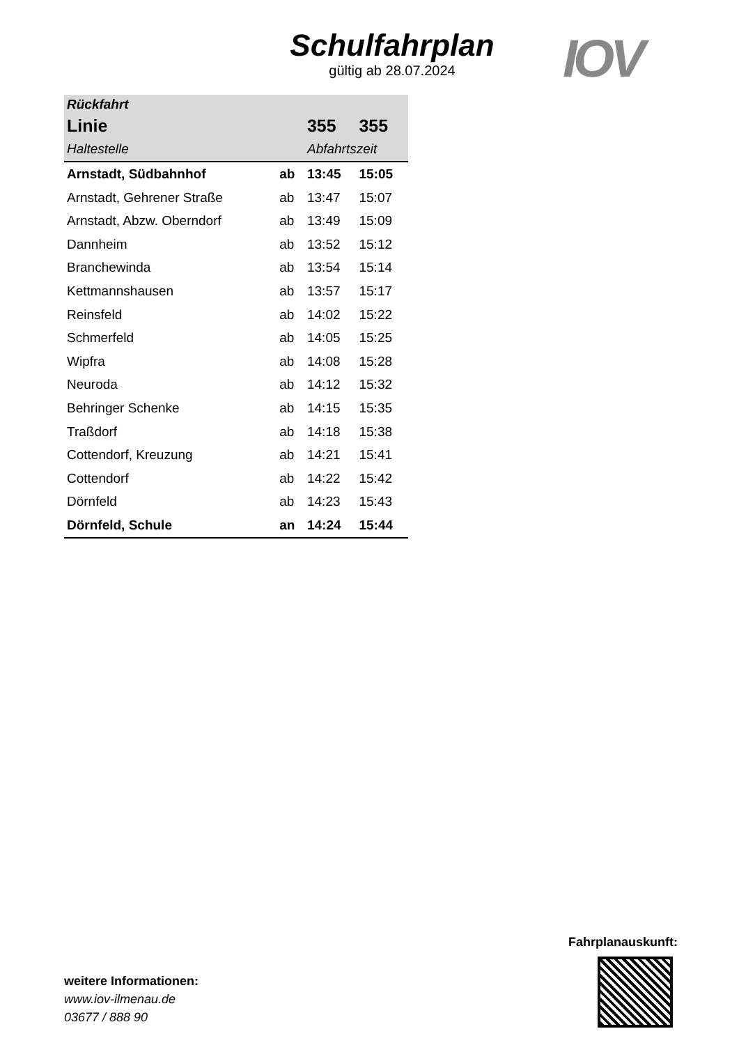Schulfahrplan
gültig ab 28.07.2024
IOV
| Rückfahrt | | | |
| --- | --- | --- | --- |
| Linie | | 355 | 355 |
| Haltestelle | | Abfahrtszeit | |
| Arnstadt, Südbahnhof | ab | 13:45 | 15:05 |
| Arnstadt, Gehrener Straße | ab | 13:47 | 15:07 |
| Arnstadt, Abzw. Oberndorf | ab | 13:49 | 15:09 |
| Dannheim | ab | 13:52 | 15:12 |
| Branchewinda | ab | 13:54 | 15:14 |
| Kettmannshausen | ab | 13:57 | 15:17 |
| Reinsfeld | ab | 14:02 | 15:22 |
| Schmerfeld | ab | 14:05 | 15:25 |
| Wipfra | ab | 14:08 | 15:28 |
| Neuroda | ab | 14:12 | 15:32 |
| Behringer Schenke | ab | 14:15 | 15:35 |
| Traßdorf | ab | 14:18 | 15:38 |
| Cottendorf, Kreuzung | ab | 14:21 | 15:41 |
| Cottendorf | ab | 14:22 | 15:42 |
| Dörnfeld | ab | 14:23 | 15:43 |
| Dörnfeld, Schule | an | 14:24 | 15:44 |
weitere Informationen:
www.iov-ilmenau.de
03677 / 888 90
Fahrplanauskunft: